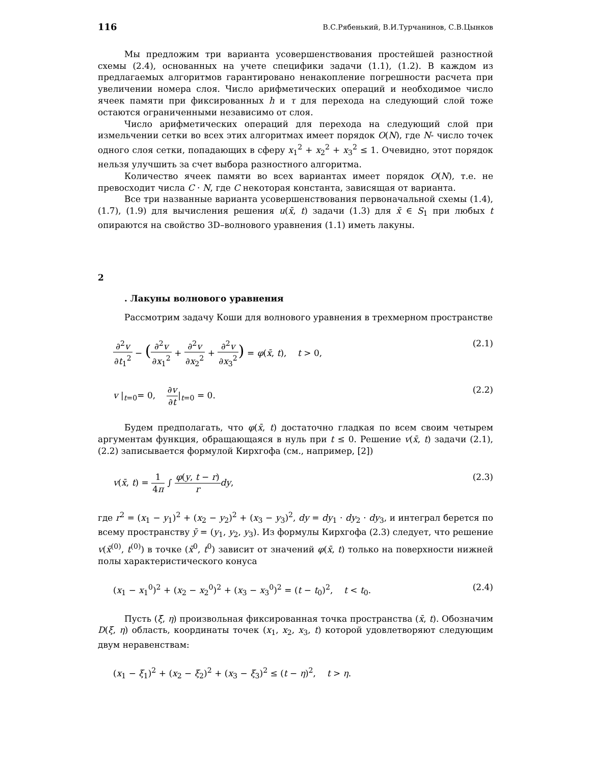116 В.С.Рябенький, В.И.Турчанинов, С.В.Цынков
Мы предложим три варианта усовершенствования простейшей разностной схемы (2.4), основанных на учете специфики задачи (1.1), (1.2). В каждом из предлагаемых алгоритмов гарантировано ненакопление погрешности расчета при увеличении номера слоя. Число арифметических операций и необходимое число ячеек памяти при фиксированных h и τ для перехода на следующий слой тоже остаются ограниченными независимо от слоя.
Число арифметических операций для перехода на следующий слой при измельчении сетки во всех этих алгоритмах имеет порядок O(N), где N- число точек одного слоя сетки, попадающих в сферу x<sub>1</sub><sup>2</sup> + x<sub>2</sub><sup>2</sup> + x<sub>3</sub><sup>2</sup> ≤ 1. Очевидно, этот порядок нельзя улучшить за счет выбора разностного алгоритма.
Количество ячеек памяти во всех вариантах имеет порядок O(N), т.е. не превосходит числа C · N, где C некоторая константа, зависящая от варианта.
Все три названные варианта усовершенствования первоначальной схемы (1.4), (1.7), (1.9) для вычисления решения u(x̄, t) задачи (1.3) для x̄ ∈ S<sub>1</sub> при любых t опираются на свойство 3D–волнового уравнения (1.1) иметь лакуны.
2
. Лакуны волнового уравнения
Рассмотрим задачу Коши для волнового уравнения в трехмерном пространстве
∂<sup>2</sup>v ∂t<sub>1</sub><sup>2</sup> − (∂<sup>2</sup>v ∂x<sub>1</sub><sup>2</sup> + ∂<sup>2</sup>v ∂x<sub>2</sub><sup>2</sup> + ∂<sup>2</sup>v ∂x<sub>3</sub><sup>2</sup>) = φ(x̄, t), t > 0, (2.1)
v |<sub>t=0</sub>= 0, ∂v ∂t|<sub>t=0</sub> = 0. (2.2)
Будем предполагать, что φ(x̄, t) достаточно гладкая по всем своим четырем аргументам функция, обращающаяся в нуль при t ≤ 0. Решение v(x̄, t) задачи (2.1), (2.2) записывается формулой Кирхгофа (см., например, [2])
v(x̄, t) = 1 4π ∫ φ(y, t − r) r dy, (2.3)
где r<sup>2</sup> = (x<sub>1</sub> − y<sub>1</sub>)<sup>2</sup> + (x<sub>2</sub> − y<sub>2</sub>)<sup>2</sup> + (x<sub>3</sub> − y<sub>3</sub>)<sup>2</sup>, dy = dy<sub>1</sub> · dy<sub>2</sub> · dy<sub>3</sub>, и интеграл берется по всему пространству ȳ = (y<sub>1</sub>, y<sub>2</sub>, y<sub>3</sub>). Из формулы Кирхгофа (2.3) следует, что решение v(x̄<sup>(0)</sup>, t<sup>(0)</sup>) в точке (x̄<sup>0</sup>, t<sup>0</sup>) зависит от значений φ(x̄, t) только на поверхности нижней полы характеристического конуса
(x<sub>1</sub> − x<sub>1</sub><sup>0</sup>)<sup>2</sup> + (x<sub>2</sub> − x<sub>2</sub><sup>0</sup>)<sup>2</sup> + (x<sub>3</sub> − x<sub>3</sub><sup>0</sup>)<sup>2</sup> = (t − t<sub>0</sub>)<sup>2</sup>, t < t<sub>0</sub>. (2.4)
Пусть (ξ̄, η) произвольная фиксированная точка пространства (x̄, t). Обозначим D(ξ, η) область, координаты точек (x<sub>1</sub>, x<sub>2</sub>, x<sub>3</sub>, t) которой удовлетворяют следующим двум неравенствам:
(x<sub>1</sub> − ξ<sub>1</sub>)<sup>2</sup> + (x<sub>2</sub> − ξ<sub>2</sub>)<sup>2</sup> + (x<sub>3</sub> − ξ<sub>3</sub>)<sup>2</sup> ≤ (t − η)<sup>2</sup>, t > η.